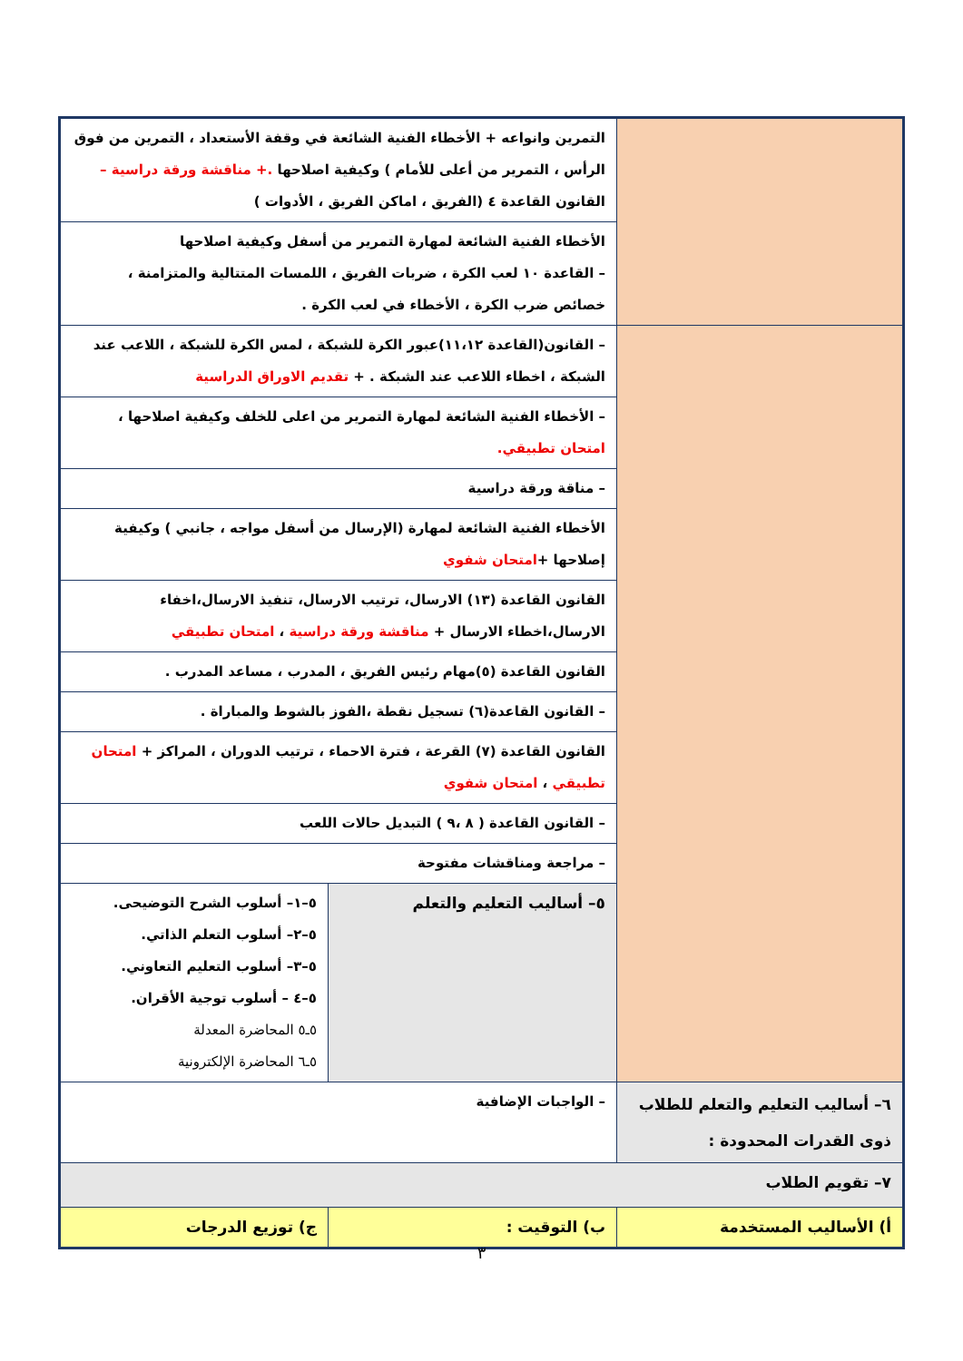| | التمرين وانواعه + الأخطاء الفنية الشائعة في وقفة الأستعداد ، التمرين من فوق الرأس ، التمرير من أعلى للأمام ) وكيفية اصلاحها .+ مناقشة ورقة دراسية – القانون القاعدة ٤ (الفريق ، اماكن الفريق ، الأدوات ) | |
| | الأخطاء الفنية الشائعة لمهارة التمرير من أسفل وكيفية اصلاحها – القاعدة ١٠ لعب الكرة ، ضربات الفريق ، اللمسات المتتالية والمتزامنة ، خصائص ضرب الكرة ، الأخطاء في لعب الكرة . | |
| | – القانون(القاعدة ١١،١٢)عبور الكرة للشبكة ، لمس الكرة للشبكة ، اللاعب عند الشبكة ، اخطاء اللاعب عند الشبكة . + تقديم الاوراق الدراسية | |
| | – الأخطاء الفنية الشائعة لمهارة التمرير من اعلى للخلف وكيفية اصلاحها ، امتحان تطبيقي. | |
| | – مناقة ورقة دراسية | |
| | الأخطاء الفنية الشائعة لمهارة (الإرسال من أسفل مواجه ، جانبي ) وكيفية إصلاحها + امتحان شفوي | |
| | القانون القاعدة (١٣) الارسال، ترتيب الارسال، تنفيذ الارسال،اخفاء الارسال،اخطاء الارسال + مناقشة ورقة دراسية ، امتحان تطبيقي | |
| | القانون القاعدة (٥)مهام رئيس الفريق ، المدرب ، مساعد المدرب . | |
| | – القانون القاعدة(٦) تسجيل نقطة ،الفوز بالشوط والمباراة . | |
| | القانون القاعدة (٧) القرعة ، فترة الاحماء ، ترتيب الدوران ، المراكز + امتحان تطبيقي ، امتحان شفوي | |
| | – القانون القاعدة ( ٨ ،٩ ) التبديل حالات اللعب | |
| | – مراجعة ومناقشات مفتوحة | |
| | ٥– أساليب التعليم والتعلم | ٥–١– أسلوب الشرح التوضيحى. ٥–٢– أسلوب التعلم الذاتي. ٥–٣– أسلوب التعليم التعاوني. ٥–٤ – أسلوب توجية الأقران. ٥ـ٥ المحاضرة المعدلة ٥ـ٦ المحاضرة الإلكترونية |
| ٦– أساليب التعليم والتعلم للطلاب ذوى القدرات المحدودة : | – الواجبات الإضافية | |
| ٧– تقويم الطلاب | | |
| أ) الأساليب المستخدمة | ب) التوقيت : | ج) توزيع الدرجات |
٣